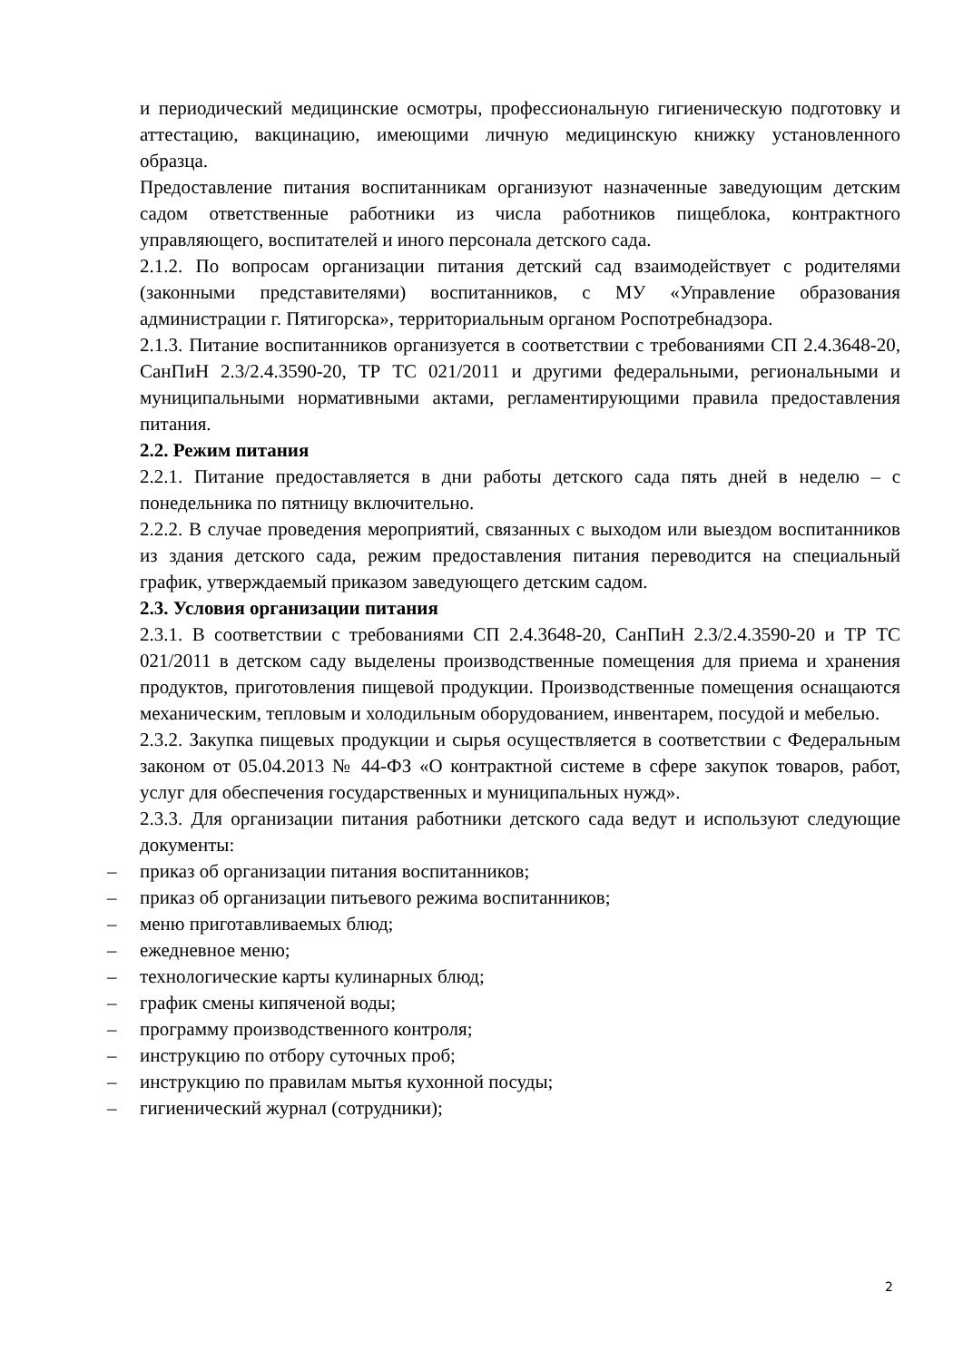и периодический медицинские осмотры, профессиональную гигиеническую подготовку и аттестацию, вакцинацию, имеющими личную медицинскую книжку установленного образца.
Предоставление питания воспитанникам организуют назначенные заведующим детским садом ответственные работники из числа работников пищеблока, контрактного управляющего, воспитателей и иного персонала детского сада.
2.1.2. По вопросам организации питания детский сад взаимодействует с родителями (законными представителями) воспитанников, с МУ «Управление образования администрации г. Пятигорска», территориальным органом Роспотребнадзора.
2.1.3. Питание воспитанников организуется в соответствии с требованиями СП 2.4.3648-20, СанПиН 2.3/2.4.3590-20, ТР ТС 021/2011 и другими федеральными, региональными и муниципальными нормативными актами, регламентирующими правила предоставления питания.
2.2. Режим питания
2.2.1. Питание предоставляется в дни работы детского сада пять дней в неделю – с понедельника по пятницу включительно.
2.2.2. В случае проведения мероприятий, связанных с выходом или выездом воспитанников из здания детского сада, режим предоставления питания переводится на специальный график, утверждаемый приказом заведующего детским садом.
2.3. Условия организации питания
2.3.1. В соответствии с требованиями СП 2.4.3648-20, СанПиН 2.3/2.4.3590-20 и ТР ТС 021/2011 в детском саду выделены производственные помещения для приема и хранения продуктов, приготовления пищевой продукции. Производственные помещения оснащаются механическим, тепловым и холодильным оборудованием, инвентарем, посудой и мебелью.
2.3.2. Закупка пищевых продукции и сырья осуществляется в соответствии с Федеральным законом от 05.04.2013 № 44-ФЗ «О контрактной системе в сфере закупок товаров, работ, услуг для обеспечения государственных и муниципальных нужд».
2.3.3. Для организации питания работники детского сада ведут и используют следующие документы:
– приказ об организации питания воспитанников;
– приказ об организации питьевого режима воспитанников;
– меню приготавливаемых блюд;
– ежедневное меню;
– технологические карты кулинарных блюд;
– график смены кипяченой воды;
– программу производственного контроля;
– инструкцию по отбору суточных проб;
– инструкцию по правилам мытья кухонной посуды;
– гигиенический журнал (сотрудники);
2